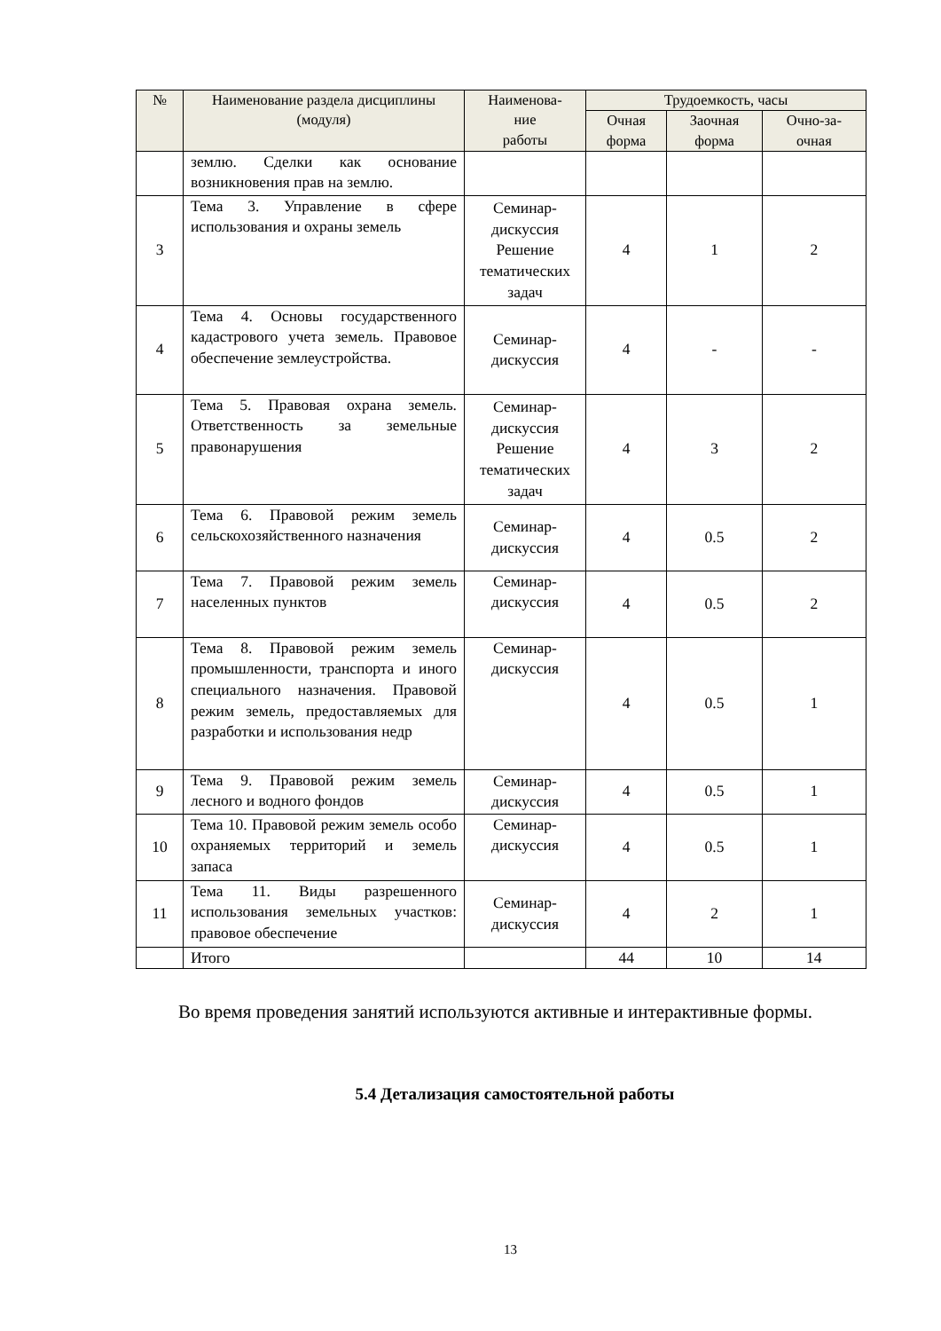| № | Наименование раздела дисциплины (модуля) | Наименова- ние работы | Трудоемкость, часы | | |
| --- | --- | --- | --- | --- | --- |
| | | | Очная форма | Заочная форма | Очно-за- очная |
| | землю. Сделки как основание возникновения прав на землю. | | | | |
| 3 | Тема 3. Управление в сфере использования и охраны земель | Семинар-дискуссия Решение тематических задач | 4 | 1 | 2 |
| 4 | Тема 4. Основы государственного кадастрового учета земель. Правовое обеспечение землеустройства. | Семинар-дискуссия | 4 | - | - |
| 5 | Тема 5. Правовая охрана земель. Ответственность за земельные правонарушения | Семинар-дискуссия Решение тематических задач | 4 | 3 | 2 |
| 6 | Тема 6. Правовой режим земель сельскохозяйственного назначения | Семинар-дискуссия | 4 | 0.5 | 2 |
| 7 | Тема 7. Правовой режим земель населенных пунктов | Семинар-дискуссия | 4 | 0.5 | 2 |
| 8 | Тема 8. Правовой режим земель промышленности, транспорта и иного специального назначения. Правовой режим земель, предоставляемых для разработки и использования недр | Семинар-дискуссия | 4 | 0.5 | 1 |
| 9 | Тема 9. Правовой режим земель лесного и водного фондов | Семинар-дискуссия | 4 | 0.5 | 1 |
| 10 | Тема 10. Правовой режим земель особо охраняемых территорий и земель запаса | Семинар-дискуссия | 4 | 0.5 | 1 |
| 11 | Тема 11. Виды разрешенного использования земельных участков: правовое обеспечение | Семинар-дискуссия | 4 | 2 | 1 |
| | Итого | | 44 | 10 | 14 |
Во время проведения занятий используются активные и интерактивные формы.
5.4 Детализация самостоятельной работы
13